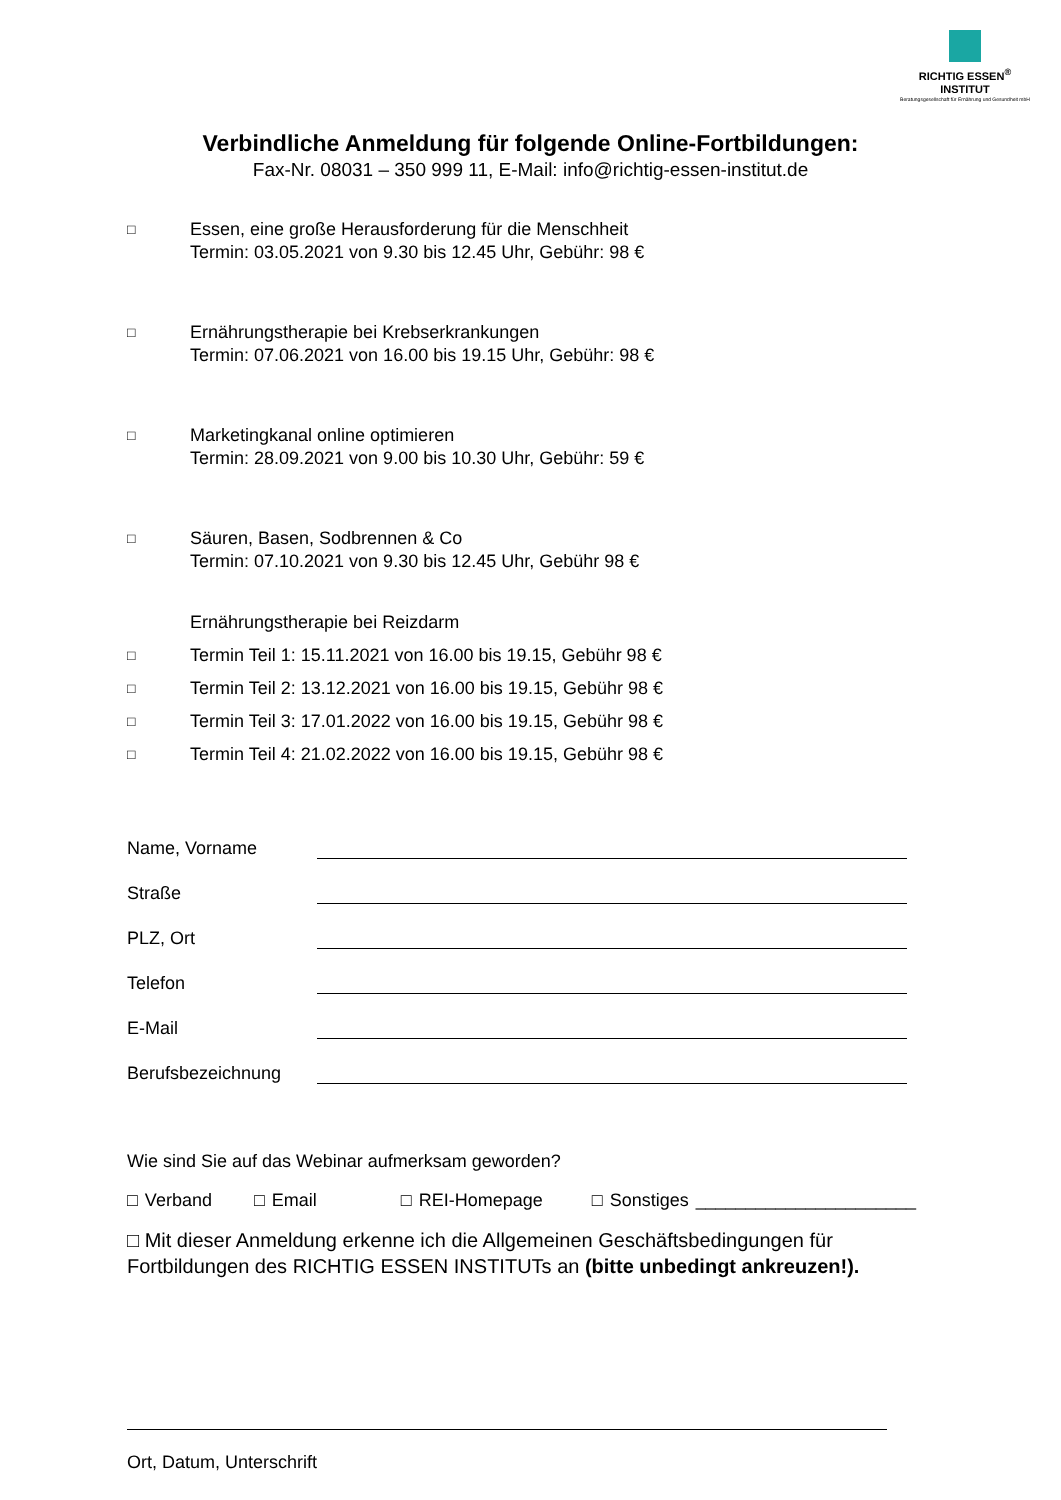RICHTIG ESSEN<sup>®</sup>
INSTITUT
Beratungsgesellschaft für Ernährung und Gesundheit mbH
Verbindliche Anmeldung für folgende Online-Fortbildungen:
Fax-Nr. 08031 – 350 999 11, E-Mail: info@richtig-essen-institut.de
□
Essen, eine große Herausforderung für die Menschheit
Termin: 03.05.2021 von 9.30 bis 12.45 Uhr, Gebühr: 98 €
□
Ernährungstherapie bei Krebserkrankungen
Termin: 07.06.2021 von 16.00 bis 19.15 Uhr, Gebühr: 98 €
□
Marketingkanal online optimieren
Termin: 28.09.2021 von 9.00 bis 10.30 Uhr, Gebühr: 59 €
□
Säuren, Basen, Sodbrennen & Co
Termin: 07.10.2021 von 9.30 bis 12.45 Uhr, Gebühr 98 €
Ernährungstherapie bei Reizdarm
□
Termin Teil 1: 15.11.2021 von 16.00 bis 19.15, Gebühr 98 €
□
Termin Teil 2: 13.12.2021 von 16.00 bis 19.15, Gebühr 98 €
□
Termin Teil 3: 17.01.2022 von 16.00 bis 19.15, Gebühr 98 €
□
Termin Teil 4: 21.02.2022 von 16.00 bis 19.15, Gebühr 98 €
Name, Vorname
Straße
PLZ, Ort
Telefon
E-Mail
Berufsbezeichnung
Wie sind Sie auf das Webinar aufmerksam geworden?
□ Verband □ Email □ REI-Homepage □ Sonstiges ______________________
□ Mit dieser Anmeldung erkenne ich die Allgemeinen Geschäftsbedingungen für Fortbildungen des RICHTIG ESSEN INSTITUTs an (bitte unbedingt ankreuzen!).
Ort, Datum, Unterschrift